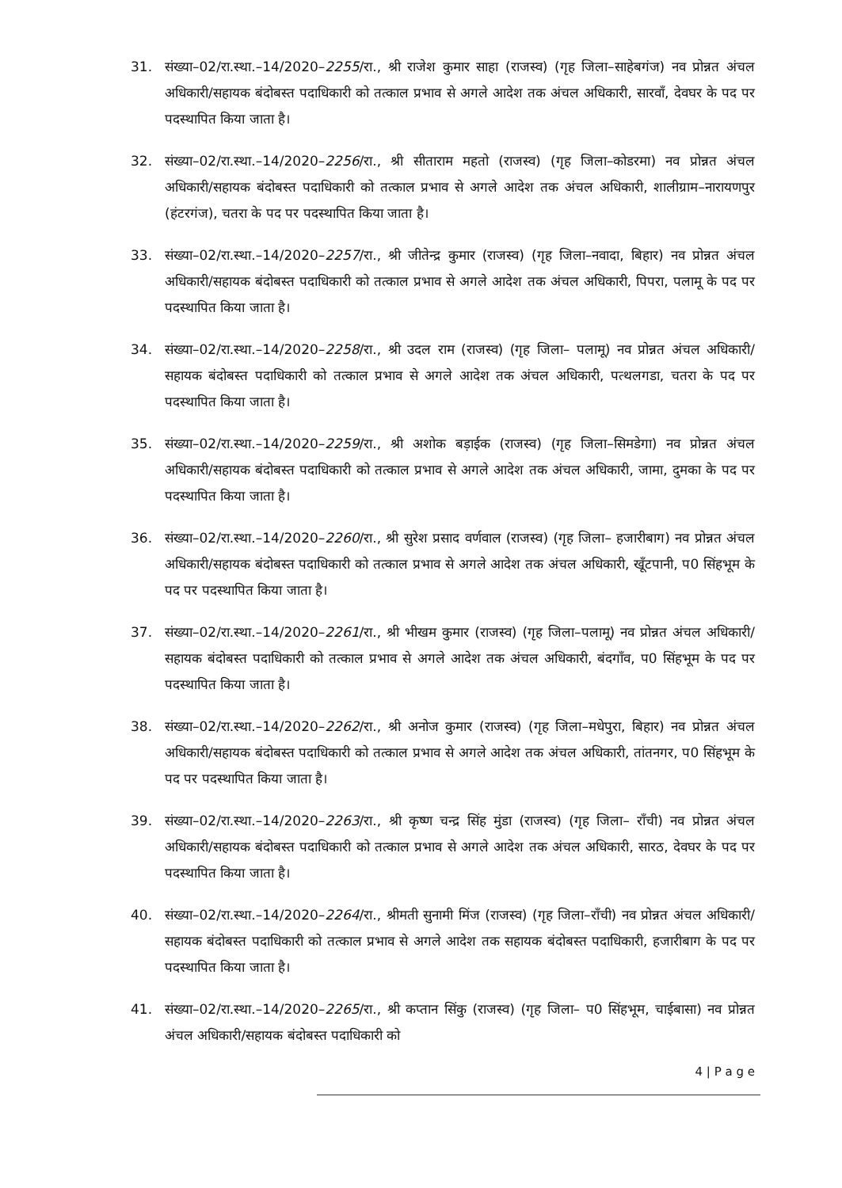31. संख्या–02/रा.स्था.–14/2020–2255/रा., श्री राजेश कुमार साहा (राजस्व) (गृह जिला–साहेबगंज) नव प्रोन्नत अंचल अधिकारी/सहायक बंदोबस्त पदाधिकारी को तत्काल प्रभाव से अगले आदेश तक अंचल अधिकारी, सारवाँ, देवघर के पद पर पदस्थापित किया जाता है।
32. संख्या–02/रा.स्था.–14/2020–2256/रा., श्री सीताराम महतो (राजस्व) (गृह जिला–कोडरमा) नव प्रोन्नत अंचल अधिकारी/सहायक बंदोबस्त पदाधिकारी को तत्काल प्रभाव से अगले आदेश तक अंचल अधिकारी, शालीग्राम–नारायणपुर (हंटरगंज), चतरा के पद पर पदस्थापित किया जाता है।
33. संख्या–02/रा.स्था.–14/2020–2257/रा., श्री जीतेन्द्र कुमार (राजस्व) (गृह जिला–नवादा, बिहार) नव प्रोन्नत अंचल अधिकारी/सहायक बंदोबस्त पदाधिकारी को तत्काल प्रभाव से अगले आदेश तक अंचल अधिकारी, पिपरा, पलामू के पद पर पदस्थापित किया जाता है।
34. संख्या–02/रा.स्था.–14/2020–2258/रा., श्री उदल राम (राजस्व) (गृह जिला– पलामू) नव प्रोन्नत अंचल अधिकारी/सहायक बंदोबस्त पदाधिकारी को तत्काल प्रभाव से अगले आदेश तक अंचल अधिकारी, पत्थलगडा, चतरा के पद पर पदस्थापित किया जाता है।
35. संख्या–02/रा.स्था.–14/2020–2259/रा., श्री अशोक बड़ाईक (राजस्व) (गृह जिला–सिमडेगा) नव प्रोन्नत अंचल अधिकारी/सहायक बंदोबस्त पदाधिकारी को तत्काल प्रभाव से अगले आदेश तक अंचल अधिकारी, जामा, दुमका के पद पर पदस्थापित किया जाता है।
36. संख्या–02/रा.स्था.–14/2020–2260/रा., श्री सुरेश प्रसाद वर्णवाल (राजस्व) (गृह जिला– हजारीबाग) नव प्रोन्नत अंचल अधिकारी/सहायक बंदोबस्त पदाधिकारी को तत्काल प्रभाव से अगले आदेश तक अंचल अधिकारी, खूँटपानी, प0 सिंहभूम के पद पर पदस्थापित किया जाता है।
37. संख्या–02/रा.स्था.–14/2020–2261/रा., श्री भीखम कुमार (राजस्व) (गृह जिला–पलामू) नव प्रोन्नत अंचल अधिकारी/सहायक बंदोबस्त पदाधिकारी को तत्काल प्रभाव से अगले आदेश तक अंचल अधिकारी, बंदगाँव, प0 सिंहभूम के पद पर पदस्थापित किया जाता है।
38. संख्या–02/रा.स्था.–14/2020–2262/रा., श्री अनोज कुमार (राजस्व) (गृह जिला–मधेपुरा, बिहार) नव प्रोन्नत अंचल अधिकारी/सहायक बंदोबस्त पदाधिकारी को तत्काल प्रभाव से अगले आदेश तक अंचल अधिकारी, तांतनगर, प0 सिंहभूम के पद पर पदस्थापित किया जाता है।
39. संख्या–02/रा.स्था.–14/2020–2263/रा., श्री कृष्ण चन्द्र सिंह मुंडा (राजस्व) (गृह जिला– राँची) नव प्रोन्नत अंचल अधिकारी/सहायक बंदोबस्त पदाधिकारी को तत्काल प्रभाव से अगले आदेश तक अंचल अधिकारी, सारठ, देवघर के पद पर पदस्थापित किया जाता है।
40. संख्या–02/रा.स्था.–14/2020–2264/रा., श्रीमती सुनामी मिंज (राजस्व) (गृह जिला–राँची) नव प्रोन्नत अंचल अधिकारी/सहायक बंदोबस्त पदाधिकारी को तत्काल प्रभाव से अगले आदेश तक सहायक बंदोबस्त पदाधिकारी, हजारीबाग के पद पर पदस्थापित किया जाता है।
41. संख्या–02/रा.स्था.–14/2020–2265/रा., श्री कप्तान सिंकु (राजस्व) (गृह जिला– प0 सिंहभूम, चाईबासा) नव प्रोन्नत अंचल अधिकारी/सहायक बंदोबस्त पदाधिकारी को
4 | P a g e